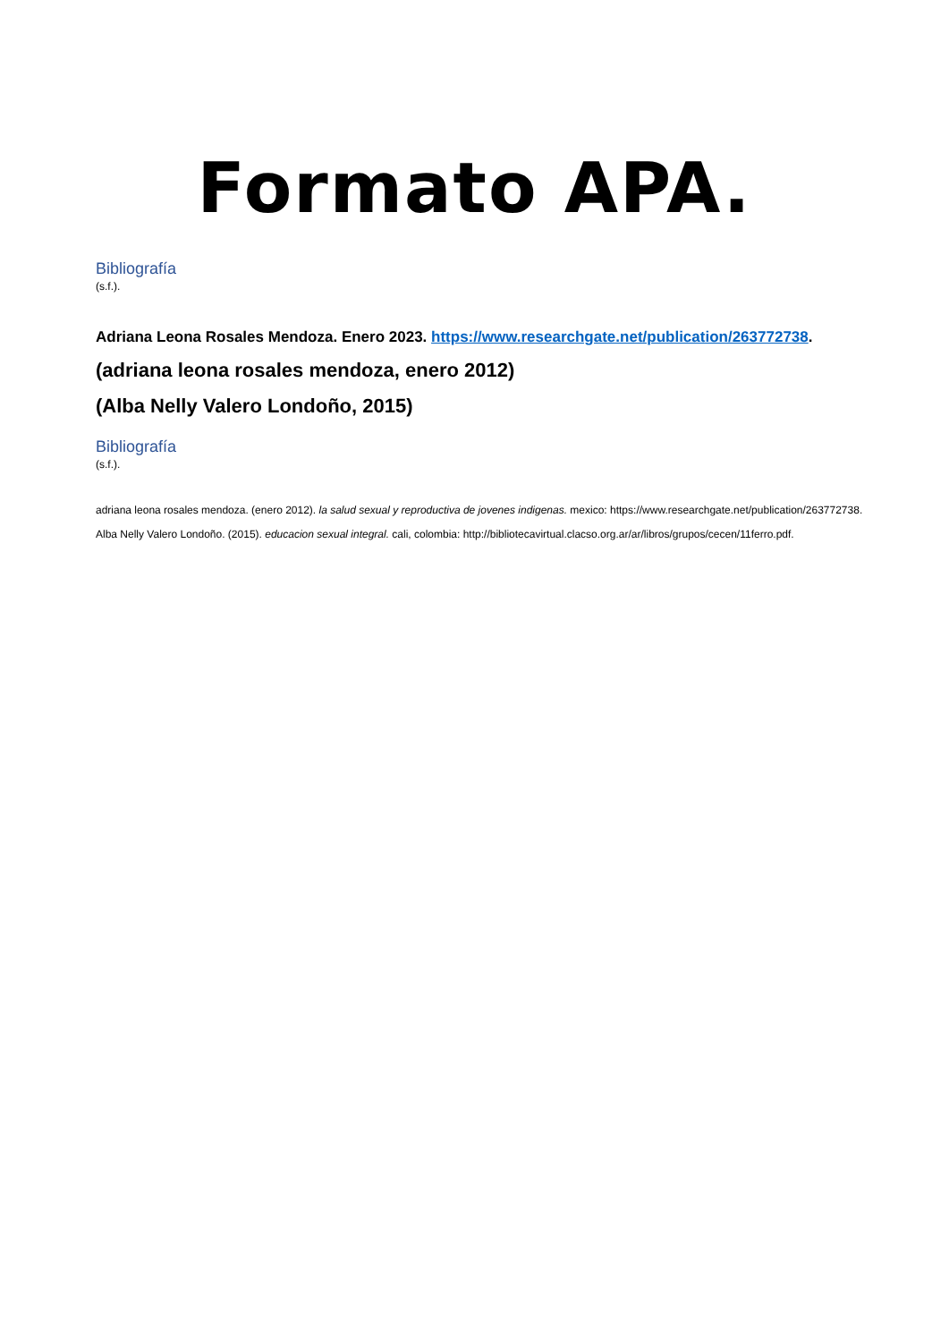Formato APA.
Bibliografía
(s.f.).
Adriana Leona Rosales Mendoza. Enero 2023. https://www.researchgate.net/publication/263772738.
(adriana leona rosales mendoza, enero 2012)
(Alba Nelly Valero Londoño, 2015)
Bibliografía
(s.f.).
adriana leona rosales mendoza. (enero 2012). la salud sexual y reproductiva de jovenes indigenas. mexico: https://www.researchgate.net/publication/263772738.
Alba Nelly Valero Londoño. (2015). educacion sexual integral. cali, colombia: http://bibliotecavirtual.clacso.org.ar/ar/libros/grupos/cecen/11ferro.pdf.